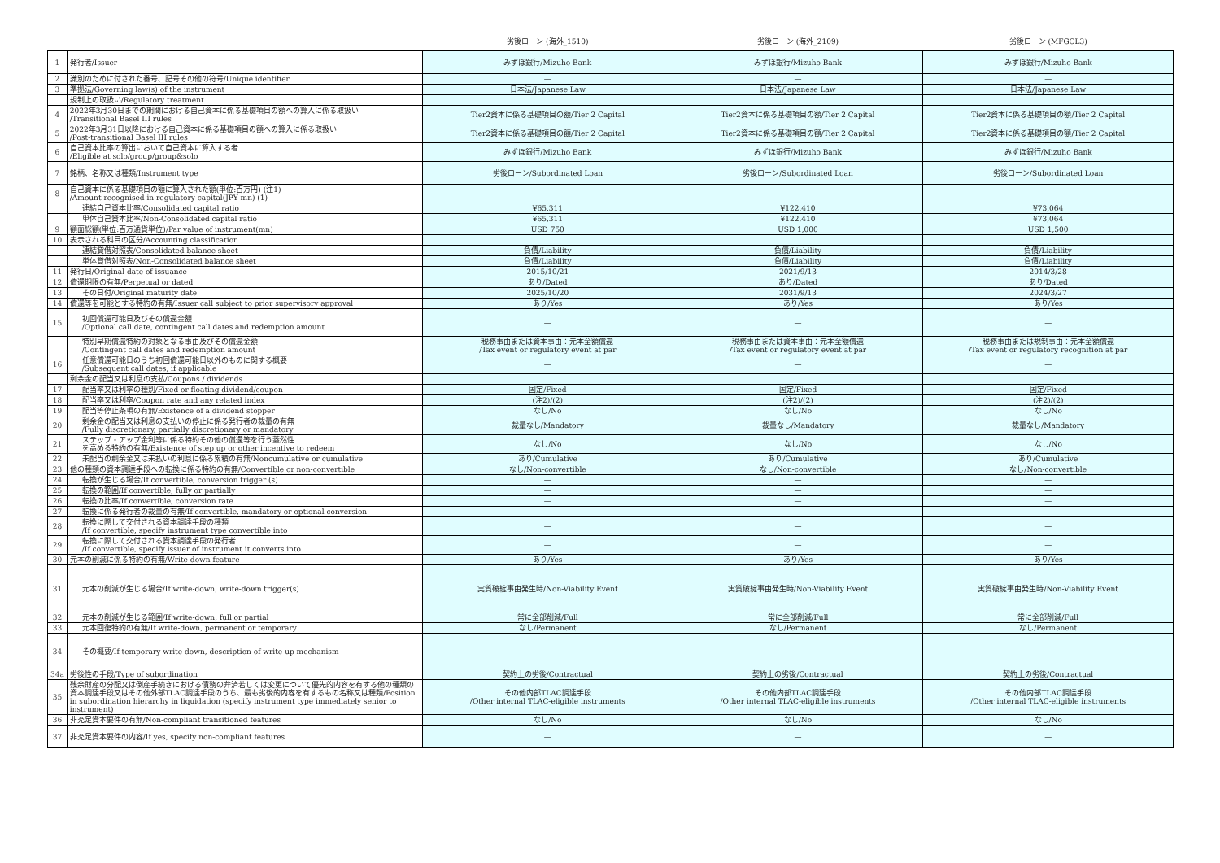| | | 劣後ローン (海外_1510) | 劣後ローン (海外_2109) | 劣後ローン (MFGCL3) |
| --- | --- | --- | --- | --- |
| 1 | 発行者/Issuer | みずほ銀行/Mizuho Bank | みずほ銀行/Mizuho Bank | みずほ銀行/Mizuho Bank |
| 2 | 識別のために付された番号、記号その他の符号/Unique identifier | — | — | — |
| 3 | 準拠法/Governing law(s) of the instrument | 日本法/Japanese Law | 日本法/Japanese Law | 日本法/Japanese Law |
| | 規制上の取扱い/Regulatory treatment | | | |
| 4 | 2022年3月30日までの期間における自己資本に係る基礎項目の額への算入に係る取扱い /Transitional Basel III rules | Tier2資本に係る基礎項目の額/Tier 2 Capital | Tier2資本に係る基礎項目の額/Tier 2 Capital | Tier2資本に係る基礎項目の額/Tier 2 Capital |
| 5 | 2022年3月31日以降における自己資本に係る基礎項目の額への算入に係る取扱い /Post-transitional Basel III rules | Tier2資本に係る基礎項目の額/Tier 2 Capital | Tier2資本に係る基礎項目の額/Tier 2 Capital | Tier2資本に係る基礎項目の額/Tier 2 Capital |
| 6 | 自己資本比率の算出において自己資本に算入する者 /Eligible at solo/group/group&solo | みずほ銀行/Mizuho Bank | みずほ銀行/Mizuho Bank | みずほ銀行/Mizuho Bank |
| 7 | 銘柄、名称又は種類/Instrument type | 劣後ローン/Subordinated Loan | 劣後ローン/Subordinated Loan | 劣後ローン/Subordinated Loan |
| 8 | 自己資本に係る基礎項目の額に算入された額(単位:百万円) (注1) /Amount recognised in regulatory capital(JPY mn) (1) | | | |
| | 連結自己資本比率/Consolidated capital ratio | ¥65,311 | ¥122,410 | ¥73,064 |
| | 単体自己資本比率/Non-Consolidated capital ratio | ¥65,311 | ¥122,410 | ¥73,064 |
| 9 | 額面総額(単位:百万通貨単位)/Par value of instrument(mn) | USD 750 | USD 1,000 | USD 1,500 |
| 10 | 表示される科目の区分/Accounting classification | | | |
| | 連結貸借対照表/Consolidated balance sheet | 負債/Liability | 負債/Liability | 負債/Liability |
| | 単体貸借対照表/Non-Consolidated balance sheet | 負債/Liability | 負債/Liability | 負債/Liability |
| 11 | 発行日/Original date of issuance | 2015/10/21 | 2021/9/13 | 2014/3/28 |
| 12 | 償還期限の有無/Perpetual or dated | あり/Dated | あり/Dated | あり/Dated |
| 13 | その日付/Original maturity date | 2025/10/20 | 2031/9/13 | 2024/3/27 |
| 14 | 償還等を可能とする特約の有無/Issuer call subject to prior supervisory approval | あり/Yes | あり/Yes | あり/Yes |
| 15 | 初回償還可能日及びその償還金額 /Optional call date, contingent call dates and redemption amount | — | — | — |
| | 特別早期償還特約の対象となる事由及びその償還金額 /Contingent call dates and redemption amount | 税務事由または資本事由：元本全額償還 /Tax event or regulatory event at par | 税務事由または資本事由：元本全額償還 /Tax event or regulatory event at par | 税務事由または規制事由：元本全額償還 /Tax event or regulatory recognition at par |
| 16 | 任意償還可能日のうち初回償還可能日以外のものに関する概要 /Subsequent call dates, if applicable | — | — | — |
| | 剰余金の配当又は利息の支払/Coupons / dividends | | | |
| 17 | 配当率又は利率の種別/Fixed or floating dividend/coupon | 固定/Fixed | 固定/Fixed | 固定/Fixed |
| 18 | 配当率又は利率/Coupon rate and any related index | (注2)/(2) | (注2)/(2) | (注2)/(2) |
| 19 | 配当等停止条項の有無/Existence of a dividend stopper | なし/No | なし/No | なし/No |
| 20 | 剰余金の配当又は利息の支払いの停止に係る発行者の裁量の有無 /Fully discretionary, partially discretionary or mandatory | 裁量なし/Mandatory | 裁量なし/Mandatory | 裁量なし/Mandatory |
| 21 | ステップ・アップ金利等に係る特約その他の償還等を行う蓋然性 を高める特約の有無/Existence of step up or other incentive to redeem | なし/No | なし/No | なし/No |
| 22 | 未配当の剰余金又は未払いの利息に係る累積の有無/Noncumulative or cumulative | あり/Cumulative | あり/Cumulative | あり/Cumulative |
| 23 | 他の種類の資本調達手段への転換に係る特約の有無/Convertible or non-convertible | なし/Non-convertible | なし/Non-convertible | なし/Non-convertible |
| 24 | 転換が生じる場合/If convertible, conversion trigger (s) | — | — | — |
| 25 | 転換の範囲/If convertible, fully or partially | — | — | — |
| 26 | 転換の比率/If convertible, conversion rate | — | — | — |
| 27 | 転換に係る発行者の裁量の有無/If convertible, mandatory or optional conversion | — | — | — |
| 28 | 転換に際して交付される資本調達手段の種類 /If convertible, specify instrument type convertible into | — | — | — |
| 29 | 転換に際して交付される資本調達手段の発行者 /If convertible, specify issuer of instrument it converts into | — | — | — |
| 30 | 元本の削減に係る特約の有無/Write-down feature | あり/Yes | あり/Yes | あり/Yes |
| 31 | 元本の削減が生じる場合/If write-down, write-down trigger(s) | 実質破綻事由発生時/Non-Viability Event | 実質破綻事由発生時/Non-Viability Event | 実質破綻事由発生時/Non-Viability Event |
| 32 | 元本の削減が生じる範囲/If write-down, full or partial | 常に全部削減/Full | 常に全部削減/Full | 常に全部削減/Full |
| 33 | 元本回復特約の有無/If write-down, permanent or temporary | なし/Permanent | なし/Permanent | なし/Permanent |
| 34 | その概要/If temporary write-down, description of write-up mechanism | — | — | — |
| 34a | 劣後性の手段/Type of subordination | 契約上の劣後/Contractual | 契約上の劣後/Contractual | 契約上の劣後/Contractual |
| 35 | 残余財産の分配又は倒産手続きにおける債務の弁済若しくは変更について優先的内容を有する他の種類の資本調達手段又はその他外部TLAC調達手段のうち、最も劣後的内容を有するもの名称又は種類/Position in subordination hierarchy in liquidation (specify instrument type immediately senior to instrument) | その他内部TLAC調達手段 /Other internal TLAC-eligible instruments | その他内部TLAC調達手段 /Other internal TLAC-eligible instruments | その他内部TLAC調達手段 /Other internal TLAC-eligible instruments |
| 36 | 非充足資本要件の有無/Non-compliant transitioned features | なし/No | なし/No | なし/No |
| 37 | 非充足資本要件の内容/If yes, specify non-compliant features | — | — | — |